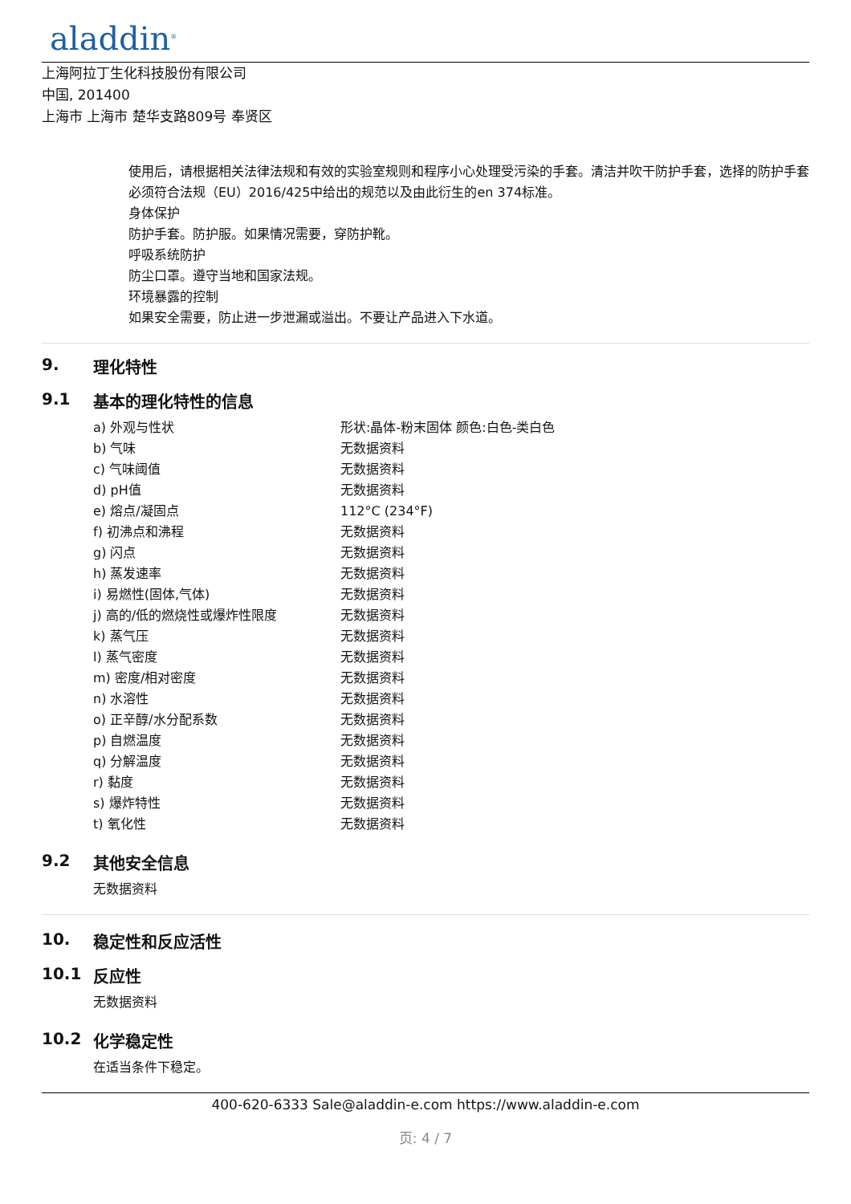aladdin<sup>®</sup>
上海阿拉丁生化科技股份有限公司
中国, 201400
上海市 上海市 楚华支路809号 奉贤区
使用后，请根据相关法律法规和有效的实验室规则和程序小心处理受污染的手套。清洁并吹干防护手套，选择的防护手套必须符合法规（EU）2016/425中给出的规范以及由此衍生的en 374标准。
身体保护
防护手套。防护服。如果情况需要，穿防护靴。
呼吸系统防护
防尘口罩。遵守当地和国家法规。
环境暴露的控制
如果安全需要，防止进一步泄漏或溢出。不要让产品进入下水道。
9. 理化特性
9.1 基本的理化特性的信息
| a) 外观与性状 | 形状:晶体-粉末固体 颜色:白色-类白色 |
| b) 气味 | 无数据资料 |
| c) 气味阈值 | 无数据资料 |
| d) pH值 | 无数据资料 |
| e) 熔点/凝固点 | 112°C (234°F) |
| f) 初沸点和沸程 | 无数据资料 |
| g) 闪点 | 无数据资料 |
| h) 蒸发速率 | 无数据资料 |
| i) 易燃性(固体,气体) | 无数据资料 |
| j) 高的/低的燃烧性或爆炸性限度 | 无数据资料 |
| k) 蒸气压 | 无数据资料 |
| l) 蒸气密度 | 无数据资料 |
| m) 密度/相对密度 | 无数据资料 |
| n) 水溶性 | 无数据资料 |
| o) 正辛醇/水分配系数 | 无数据资料 |
| p) 自燃温度 | 无数据资料 |
| q) 分解温度 | 无数据资料 |
| r) 黏度 | 无数据资料 |
| s) 爆炸特性 | 无数据资料 |
| t) 氧化性 | 无数据资料 |
9.2 其他安全信息
无数据资料
10. 稳定性和反应活性
10.1 反应性
无数据资料
10.2 化学稳定性
在适当条件下稳定。
400-620-6333 Sale@aladdin-e.com https://www.aladdin-e.com
页: 4 / 7